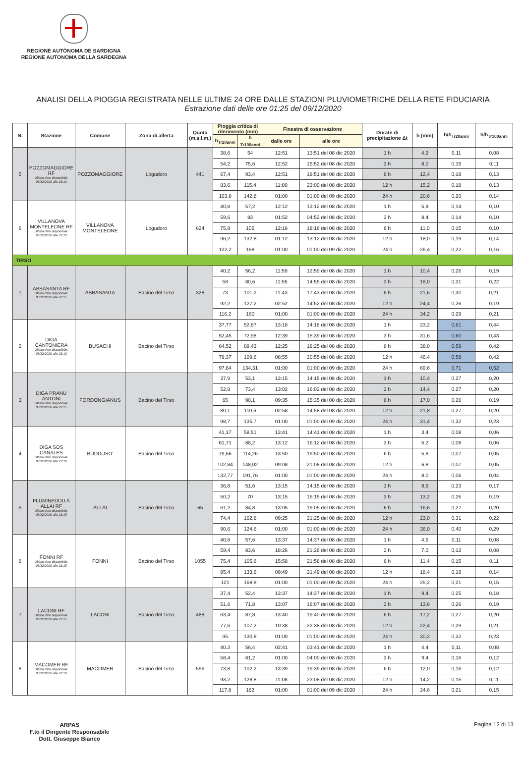REGIONE AUTÒNOMA DE SARDIGNA
REGIONE AUTONOMA DELLA SARDEGNA
ANALISI DELLA PIOGGIA REGISTRATA NELLE ULTIME 24 ORE DALLE STAZIONI PLUVIOMETRICHE DELLA RETE FIDUCIARIA
Estrazione dati delle ore 01:25 del 09/12/2020
| N. | Stazione | Comune | Zona di allerta | Quota (m.s.l.m.) | Pioggia critica di riferimento (mm) | | Finestra di osservazione | | Durate di precipitazione Δt | h (mm) | h/h<sub>Tr20anni</sub> | h/h<sub>Tr100anni</sub> |
| --- | --- | --- | --- | --- | --- | --- | --- | --- | --- | --- | --- | --- |
| | | | | | h<sub>Tr20anni</sub> | h <sub>Tr100anni</sub> | dalle ore | alle ore | | | | |
| 5 | POZZOMAGGIORE RF Ultimo dato disponibile: 08/12/2020 alle 23:10 | POZZOMAGGIORE | Logudoro | 441 | 38,6 | 54 | 12:51 | 13:51 del 08 dic 2020 | 1 h | 4,2 | 0,11 | 0,08 |
| | | | | | 54,2 | 75,6 | 12:52 | 15:52 del 08 dic 2020 | 3 h | 8,0 | 0,15 | 0,11 |
| | | | | | 67,4 | 93,4 | 12:51 | 18:51 del 08 dic 2020 | 6 h | 12,4 | 0,18 | 0,13 |
| | | | | | 83,6 | 115,4 | 11:00 | 23:00 del 08 dic 2020 | 12 h | 15,2 | 0,18 | 0,13 |
| | | | | | 103,8 | 142,8 | 01:00 | 01:00 del 09 dic 2020 | 24 h | 20,6 | 0,20 | 0,14 |
| 6 | VILLANOVA MONTELEONE RF Ultimo dato disponibile: 08/12/2020 alle 23:10 | VILLANOVA MONTELEONE | Logudoro | 624 | 40,8 | 57,2 | 12:12 | 13:12 del 08 dic 2020 | 1 h | 5,8 | 0,14 | 0,10 |
| | | | | | 59,6 | 83 | 01:52 | 04:52 del 08 dic 2020 | 3 h | 8,4 | 0,14 | 0,10 |
| | | | | | 75,8 | 105 | 12:16 | 18:16 del 08 dic 2020 | 6 h | 11,0 | 0,15 | 0,10 |
| | | | | | 96,2 | 132,8 | 01:12 | 13:12 del 08 dic 2020 | 12 h | 18,0 | 0,19 | 0,14 |
| | | | | | 122,2 | 168 | 01:00 | 01:00 del 09 dic 2020 | 24 h | 26,4 | 0,22 | 0,16 |
| TIRSO | | | | | | | | | | | | |
| 1 | ABBASANTA RF Ultimo dato disponibile: 08/12/2020 alle 23:15 | ABBASANTA | Bacino del Tirso | 328 | 40,2 | 56,2 | 11:59 | 12:59 del 08 dic 2020 | 1 h | 10,4 | 0,26 | 0,19 |
| | | | | | 58 | 80,6 | 11:55 | 14:55 del 08 dic 2020 | 3 h | 18,0 | 0,31 | 0,22 |
| | | | | | 73 | 101,2 | 11:43 | 17:43 del 08 dic 2020 | 6 h | 21,6 | 0,30 | 0,21 |
| | | | | | 92,2 | 127,2 | 02:52 | 14:52 del 08 dic 2020 | 12 h | 24,4 | 0,26 | 0,19 |
| | | | | | 116,2 | 160 | 01:00 | 01:00 del 09 dic 2020 | 24 h | 34,2 | 0,29 | 0,21 |
| 2 | DIGA CANTONIERA Ultimo dato disponibile: 08/12/2020 alle 23:10 | BUSACHI | Bacino del Tirso | | 37,77 | 52,87 | 13:18 | 14:18 del 08 dic 2020 | 1 h | 23,2 | 0,61 | 0,44 |
| | | | | | 52,45 | 72,98 | 12:39 | 15:39 del 08 dic 2020 | 3 h | 31,6 | 0,60 | 0,43 |
| | | | | | 64,52 | 89,43 | 12:25 | 18:25 del 08 dic 2020 | 6 h | 38,0 | 0,59 | 0,42 |
| | | | | | 79,37 | 109,6 | 08:55 | 20:55 del 08 dic 2020 | 12 h | 46,4 | 0,58 | 0,42 |
| | | | | | 97,64 | 134,31 | 01:00 | 01:00 del 09 dic 2020 | 24 h | 69,6 | 0,71 | 0,52 |
| 3 | DIGA PRANU ANTONI Ultimo dato disponibile: 08/12/2020 alle 23:15 | FORDONGIANUS | Bacino del Tirso | | 37,9 | 53,1 | 13:15 | 14:15 del 08 dic 2020 | 1 h | 10,4 | 0,27 | 0,20 |
| | | | | | 52,8 | 73,4 | 13:02 | 16:02 del 08 dic 2020 | 3 h | 14,4 | 0,27 | 0,20 |
| | | | | | 65 | 90,1 | 09:35 | 15:35 del 08 dic 2020 | 6 h | 17,0 | 0,26 | 0,19 |
| | | | | | 80,1 | 110,6 | 02:58 | 14:58 del 08 dic 2020 | 12 h | 21,8 | 0,27 | 0,20 |
| | | | | | 98,7 | 135,7 | 01:00 | 01:00 del 09 dic 2020 | 24 h | 31,4 | 0,32 | 0,23 |
| 4 | DIGA SOS CANALES Ultimo dato disponibile: 08/12/2020 alle 23:10 | BUDDUSO' | Bacino del Tirso | | 41,17 | 58,51 | 13:41 | 14:41 del 08 dic 2020 | 1 h | 3,4 | 0,08 | 0,06 |
| | | | | | 61,71 | 88,2 | 13:12 | 16:12 del 08 dic 2020 | 3 h | 5,2 | 0,08 | 0,06 |
| | | | | | 79,66 | 114,26 | 13:50 | 19:50 del 08 dic 2020 | 6 h | 5,8 | 0,07 | 0,05 |
| | | | | | 102,84 | 148,02 | 09:08 | 21:08 del 08 dic 2020 | 12 h | 6,8 | 0,07 | 0,05 |
| | | | | | 132,77 | 191,76 | 01:00 | 01:00 del 09 dic 2020 | 24 h | 8,0 | 0,06 | 0,04 |
| 5 | FLUMINEDDU A ALLAI RF Ultimo dato disponibile: 08/12/2020 alle 23:15 | ALLAI | Bacino del Tirso | 65 | 36,8 | 51,6 | 13:15 | 14:15 del 08 dic 2020 | 1 h | 8,6 | 0,23 | 0,17 |
| | | | | | 50,2 | 70 | 13:15 | 16:15 del 08 dic 2020 | 3 h | 13,2 | 0,26 | 0,19 |
| | | | | | 61,2 | 84,8 | 13:05 | 19:05 del 08 dic 2020 | 6 h | 16,6 | 0,27 | 0,20 |
| | | | | | 74,4 | 102,8 | 09:25 | 21:25 del 08 dic 2020 | 12 h | 23,0 | 0,31 | 0,22 |
| | | | | | 90,6 | 124,6 | 01:00 | 01:00 del 09 dic 2020 | 24 h | 36,0 | 0,40 | 0,29 |
| 6 | FONNI RF Ultimo dato disponibile: 08/12/2020 alle 23:15 | FONNI | Bacino del Tirso | 1055 | 40,8 | 57,6 | 13:37 | 14:37 del 08 dic 2020 | 1 h | 4,6 | 0,11 | 0,08 |
| | | | | | 59,4 | 83,6 | 18:26 | 21:26 del 08 dic 2020 | 3 h | 7,0 | 0,12 | 0,08 |
| | | | | | 75,4 | 105,6 | 15:58 | 21:58 del 08 dic 2020 | 6 h | 11,4 | 0,15 | 0,11 |
| | | | | | 95,4 | 133,6 | 09:49 | 21:49 del 08 dic 2020 | 12 h | 18,4 | 0,19 | 0,14 |
| | | | | | 121 | 168,8 | 01:00 | 01:00 del 09 dic 2020 | 24 h | 25,2 | 0,21 | 0,15 |
| 7 | LACONI RF Ultimo dato disponibile: 08/12/2020 alle 23:15 | LACONI | Bacino del Tirso | 488 | 37,4 | 52,4 | 13:37 | 14:37 del 08 dic 2020 | 1 h | 9,4 | 0,25 | 0,18 |
| | | | | | 51,6 | 71,8 | 13:07 | 16:07 del 08 dic 2020 | 3 h | 13,6 | 0,26 | 0,19 |
| | | | | | 63,4 | 87,8 | 13:40 | 19:40 del 08 dic 2020 | 6 h | 17,2 | 0,27 | 0,20 |
| | | | | | 77,6 | 107,2 | 10:38 | 22:38 del 08 dic 2020 | 12 h | 22,4 | 0,29 | 0,21 |
| | | | | | 95 | 130,8 | 01:00 | 01:00 del 09 dic 2020 | 24 h | 30,2 | 0,32 | 0,23 |
| 8 | MACOMER RF Ultimo dato disponibile: 08/12/2020 alle 23:10 | MACOMER | Bacino del Tirso | 556 | 40,2 | 56,4 | 02:41 | 03:41 del 08 dic 2020 | 1 h | 4,4 | 0,11 | 0,08 |
| | | | | | 58,4 | 81,2 | 01:00 | 04:00 del 08 dic 2020 | 3 h | 9,4 | 0,16 | 0,12 |
| | | | | | 73,8 | 102,2 | 13:39 | 19:39 del 08 dic 2020 | 6 h | 12,0 | 0,16 | 0,12 |
| | | | | | 93,2 | 128,8 | 11:08 | 23:08 del 08 dic 2020 | 12 h | 14,2 | 0,15 | 0,11 |
| | | | | | 117,8 | 162 | 01:00 | 01:00 del 09 dic 2020 | 24 h | 24,6 | 0,21 | 0,15 |
ARPAS
F.to il Dirigente Responsabile
Dott. Giuseppe Bianco Pagina 12 di 13